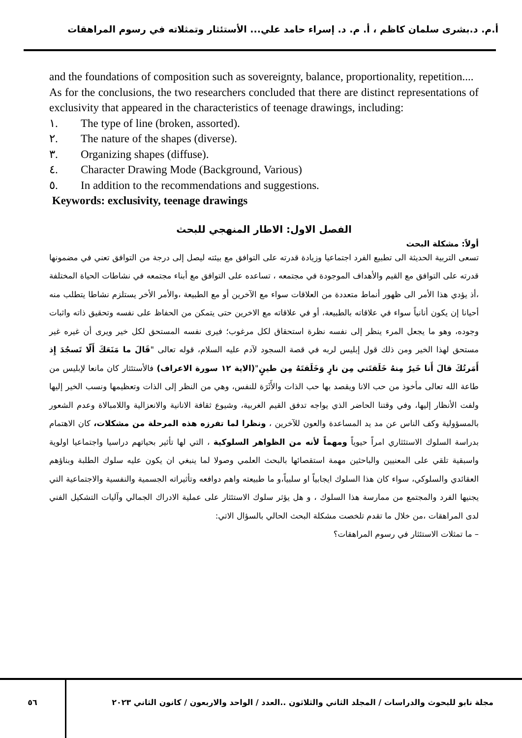أ.م. د.بشرى سلمان كاظم ، أ. م. د. إسراء حامد علي... الأستئثار وتمثلاته في رسوم المراهقات
and the foundations of composition such as sovereignty, balance, proportionality, repetition....
As for the conclusions, the two researchers concluded that there are distinct representations of exclusivity that appeared in the characteristics of teenage drawings, including:
١. The type of line (broken, assorted).
٢. The nature of the shapes (diverse).
٣. Organizing shapes (diffuse).
٤. Character Drawing Mode (Background, Various)
٥. In addition to the recommendations and suggestions.
Keywords: exclusivity, teenage drawings
الفصل الاول: الاطار المنهجي للبحث
أولاً: مشكلة البحث
تسعى التربية الحديثة الى تطبيع الفرد اجتماعيا وزيادة قدرته على التوافق مع بيئته ليصل إلى درجة من التوافق تعني في مضمونها قدرته على التوافق مع القيم والأهداف الموجودة في مجتمعه ، تساعده على التوافق مع أبناء مجتمعه في نشاطات الحياة المختلفة ،أذ يؤدي هذا الأمر الى ظهور أنماط متعددة من العلاقات سواء مع الآخرين أو مع الطبيعة ،والأمر الأخر يستلزم نشاطا يتطلب منه أحيانا إن يكون أنانياً سواء في علاقاته بالطبيعة، أو في علاقاته مع الاخرين حتى يتمكن من الحفاظ على نفسه وتحقيق ذاته واثبات وجوده، وهو ما يجعل المرء ينظر إلى نفسه نظرة استحقاق لكل مرغوب؛ فيرى نفسه المستحق لكل خير ويرى أن غيره غير مستحق لهذا الخير ومن ذلك قول إبليس لربه في قصة السجود لآدم عليه السلام، قوله تعالى "قَالَ ما مَنَعَكَ أَلّا تَسجُدَ إِذ أَمَرتُكَ قالَ أَنا خَيرٌ مِنهُ خَلَقتَني مِن نارٍ وَخَلَقتَهُ مِن طينٍ"(الاية ١٢ سورة الاعراف) فالأستئثار كان مانعا لإبليس من طاعة الله تعالى مأخوذ من حب الانا ويقصد بها حب الذات والأَثَرَة للنفس، وهي من النظر إلى الذات وتعظيمها ونسب الخير إليها ولفت الأنظار إليها، وفي وقتنا الحاضر الذي يواجه تدفق القيم الغربية، وشيوع ثقافة الانانية والانعزالية واللامبالاة وعدم الشعور بالمسؤولية وكف الناس عن مد يد المساعدة والعون للآخرين ، ونظرا لما تفرزه هذه المرحلة من مشكلات، كان الاهتمام بدراسة السلوك الاستئثاري امراً حيوياً ومهماً لأنه من الظواهر السلوكية ، التي لها تأثير بحياتهم دراسيا واجتماعيا اولوية واسبقية تلقي على المعنيين والباحثين مهمة استقصائها بالبحث العلمي وصولا لما ينبغي ان يكون عليه سلوك الطلبة وبناؤهم العقائدي والسلوكي، سواء كان هذا السلوك ايجابياً او سلبياً،و ما طبيعته واهم دوافعه وتأثيراته الجسمية والنفسية والاجتماعية التي يجنيها الفرد والمجتمع من ممارسة هذا السلوك ، و هل يؤثر سلوك الاستئثار على عملية الادراك الجمالي وآليات التشكيل الفني لدى المراهقات ،من خلال ما تقدم تلخصت مشكلة البحث الحالي بالسؤال الاتي:
– ما تمثلات الاستئثار في رسوم المراهقات؟
٥٦ مجلة نابو للبحوث والدراسات / المجلد الثاني والثلاثون ..العدد / الواحد والاربعون / كانون الثاني ٢٠٢٣